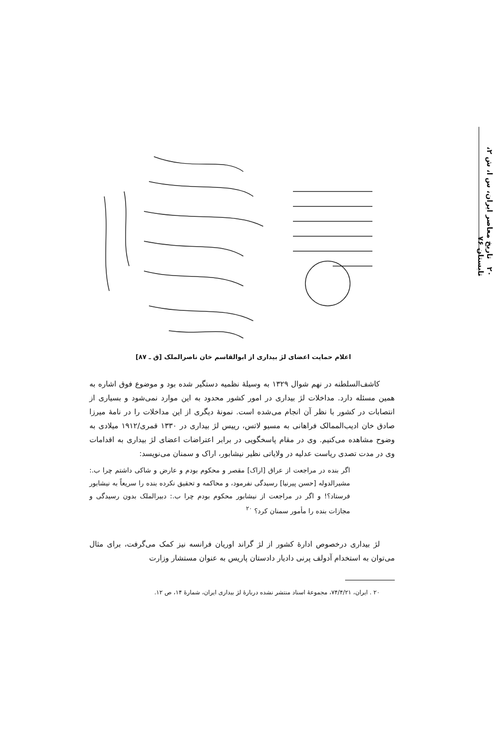۲۰ تاریخ معاصر ایران، س ا، ش ۲، تابستان ۷۶
اعلام حمایت اعضای لژ بیداری از ابوالقاسم خان ناصرالملک [ق ـ ۸۷]
کاشف‌السلطنه در نهم شوال ۱۳۲۹ به وسیلهٔ نظمیه دستگیر شده بود و موضوع فوق اشاره به همین مسئله دارد. مداخلات لژ بیداری در امور کشور محدود به این موارد نمی‌شود و بسیاری از انتصابات در کشور با نظر آن انجام می‌شده است. نمونهٔ دیگری از این مداخلات را در نامهٔ میرزا صادق خان ادیب‌الممالک فراهانی به مسیو لاتس، رییس لژ بیداری در ۱۳۳۰ قمری/۱۹۱۲ میلادی به وضوح مشاهده می‌کنیم. وی در مقام پاسخگویی در برابر اعتراضات اعضای لژ بیداری به اقدامات وی در مدت تصدی ریاست عدلیه در ولایاتی نظیر نیشابور، اراک و سمنان می‌نویسد:
اگر بنده در مراجعت از عراق [اراک] مقصر و محکوم بودم و عارض و شاکی داشتم چرا ب.: مشیرالدوله [حسن پیرنیا] رسیدگی نفرمود، و محاکمه و تحقیق نکرده بنده را سریعاً به نیشابور فرستاد؟! و اگر در مراجعت از نیشابور محکوم بودم چرا ب.: دبیرالملک بدون رسیدگی و مجازات بنده را مأمور سمنان کرد؟ <sup>۲۰</sup>
لژ بیداری درخصوص ادارهٔ کشور از لژ گراند اوریان فرانسه نیز کمک می‌گرفت، برای مثال می‌توان به استخدام آدولف پرنی دادیار دادستان پاریس به عنوان مستشار وزارت
۲۰ . ایران، ۷۴/۴/۲۱، مجموعهٔ اسناد منتشر نشده دربارهٔ لژ بیداری ایران، شمارهٔ ۱۴، ص ۱۲.